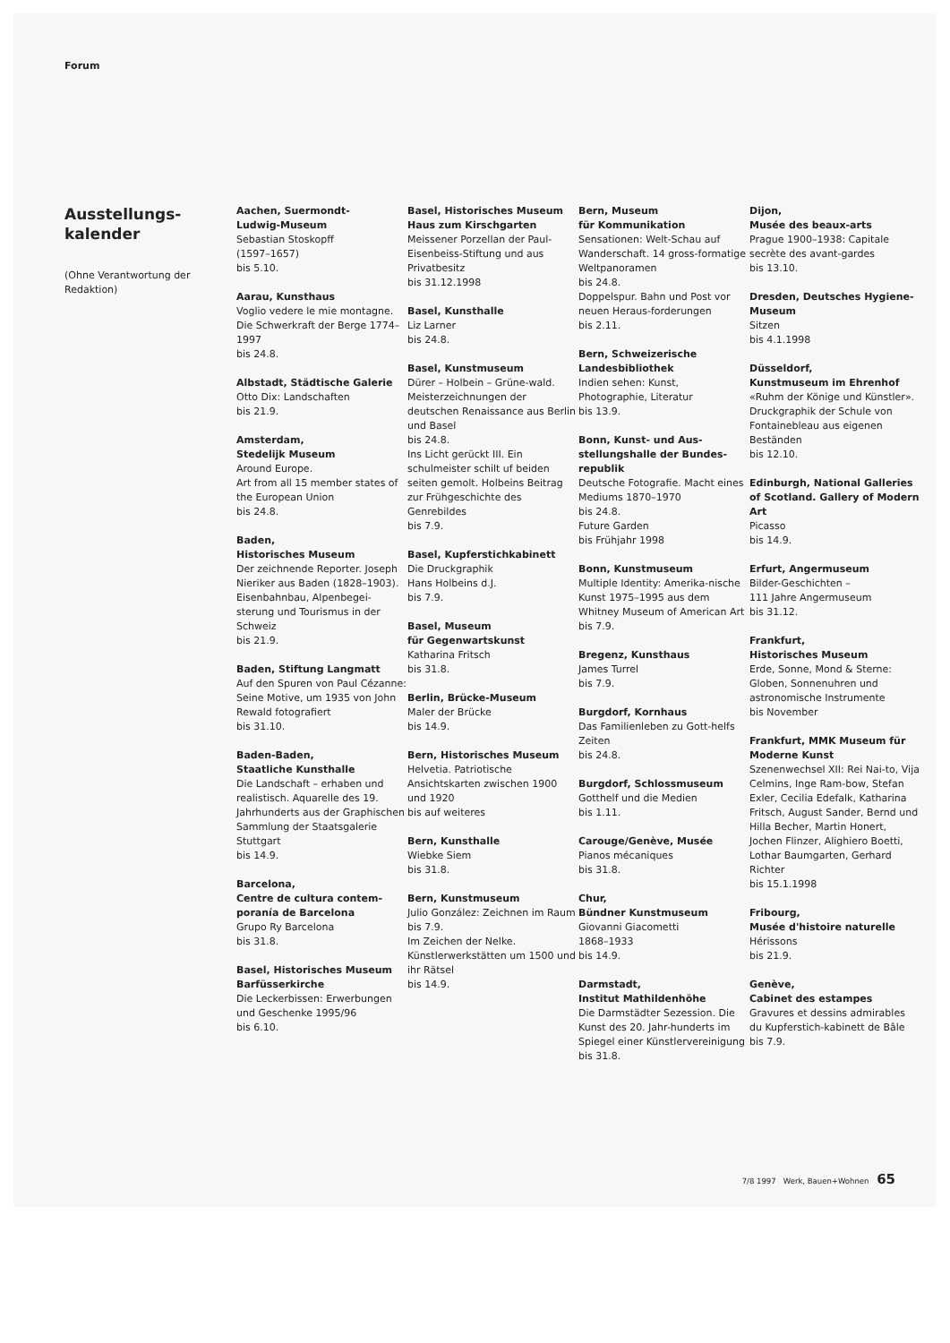Forum
Ausstellungs-
kalender
(Ohne Verantwortung der Redaktion)
Aachen, Suermondt-
Ludwig-Museum
Sebastian Stoskopff
(1597–1657)
bis 5.10.
Aarau, Kunsthaus
Voglio vedere le mie montagne. Die Schwerkraft der Berge 1774–1997
bis 24.8.
Albstadt, Städtische Galerie
Otto Dix: Landschaften
bis 21.9.
Amsterdam,
Stedelijk Museum
Around Europe.
Art from all 15 member states of the European Union
bis 24.8.
Baden,
Historisches Museum
Der zeichnende Reporter. Joseph Nieriker aus Baden (1828–1903).
Eisenbahnbau, Alpenbegei-sterung und Tourismus in der Schweiz
bis 21.9.
Baden, Stiftung Langmatt
Auf den Spuren von Paul Cézanne: Seine Motive, um 1935 von John Rewald fotografiert
bis 31.10.
Baden-Baden,
Staatliche Kunsthalle
Die Landschaft – erhaben und realistisch. Aquarelle des 19. Jahrhunderts aus der Graphischen Sammlung der Staatsgalerie Stuttgart
bis 14.9.
Barcelona,
Centre de cultura contem-poranía de Barcelona
Grupo Ry Barcelona
bis 31.8.
Basel, Historisches Museum Barfüsserkirche
Die Leckerbissen: Erwerbungen und Geschenke 1995/96
bis 6.10.
Basel, Historisches Museum Haus zum Kirschgarten
Meissener Porzellan der Paul-Eisenbeiss-Stiftung und aus Privatbesitz
bis 31.12.1998
Basel, Kunsthalle
Liz Larner
bis 24.8.
Basel, Kunstmuseum
Dürer – Holbein – Grüne-wald. Meisterzeichnungen der deutschen Renaissance aus Berlin und Basel
bis 24.8.
Ins Licht gerückt III. Ein schulmeister schilt uf beiden seiten gemolt. Holbeins Beitrag zur Frühgeschichte des Genrebildes
bis 7.9.
Basel, Kupferstichkabinett
Die Druckgraphik
Hans Holbeins d.J.
bis 7.9.
Basel, Museum
für Gegenwartskunst
Katharina Fritsch
bis 31.8.
Berlin, Brücke-Museum
Maler der Brücke
bis 14.9.
Bern, Historisches Museum
Helvetia. Patriotische Ansichtskarten zwischen 1900 und 1920
bis auf weiteres
Bern, Kunsthalle
Wiebke Siem
bis 31.8.
Bern, Kunstmuseum
Julio González: Zeichnen im Raum
bis 7.9.
Im Zeichen der Nelke. Künstlerwerkstätten um 1500 und ihr Rätsel
bis 14.9.
Bern, Museum
für Kommunikation
Sensationen: Welt-Schau auf Wanderschaft. 14 gross-formatige Weltpanoramen
bis 24.8.
Doppelspur. Bahn und Post vor neuen Heraus-forderungen
bis 2.11.
Bern, Schweizerische Landesbibliothek
Indien sehen: Kunst, Photographie, Literatur
bis 13.9.
Bonn, Kunst- und Aus-stellungshalle der Bundes-republik
Deutsche Fotografie. Macht eines Mediums 1870–1970
bis 24.8.
Future Garden
bis Frühjahr 1998
Bonn, Kunstmuseum
Multiple Identity: Amerika-nische Kunst 1975–1995 aus dem Whitney Museum of American Art
bis 7.9.
Bregenz, Kunsthaus
James Turrel
bis 7.9.
Burgdorf, Kornhaus
Das Familienleben zu Gott-helfs Zeiten
bis 24.8.
Burgdorf, Schlossmuseum
Gotthelf und die Medien
bis 1.11.
Carouge/Genève, Musée
Pianos mécaniques
bis 31.8.
Chur,
Bündner Kunstmuseum
Giovanni Giacometti
1868–1933
bis 14.9.
Darmstadt,
Institut Mathildenhöhe
Die Darmstädter Sezession. Die Kunst des 20. Jahr-hunderts im Spiegel einer Künstlervereinigung
bis 31.8.
Dijon,
Musée des beaux-arts
Prague 1900–1938: Capitale secrète des avant-gardes
bis 13.10.
Dresden, Deutsches Hygiene-Museum
Sitzen
bis 4.1.1998
Düsseldorf,
Kunstmuseum im Ehrenhof
«Ruhm der Könige und Künstler». Druckgraphik der Schule von Fontainebleau aus eigenen Beständen
bis 12.10.
Edinburgh, National Galleries of Scotland. Gallery of Modern Art
Picasso
bis 14.9.
Erfurt, Angermuseum
Bilder-Geschichten –
111 Jahre Angermuseum
bis 31.12.
Frankfurt,
Historisches Museum
Erde, Sonne, Mond & Sterne: Globen, Sonnenuhren und astronomische Instrumente
bis November
Frankfurt, MMK Museum für Moderne Kunst
Szenenwechsel XII: Rei Nai-to, Vija Celmins, Inge Ram-bow, Stefan Exler, Cecilia Edefalk, Katharina Fritsch, August Sander, Bernd und Hilla Becher, Martin Honert, Jochen Flinzer, Alighiero Boetti, Lothar Baumgarten, Gerhard Richter
bis 15.1.1998
Fribourg,
Musée d'histoire naturelle
Hérissons
bis 21.9.
Genève,
Cabinet des estampes
Gravures et dessins admirables du Kupferstich-kabinett de Bâle
bis 7.9.
7/8 1997 Werk, Bauen+Wohnen 65